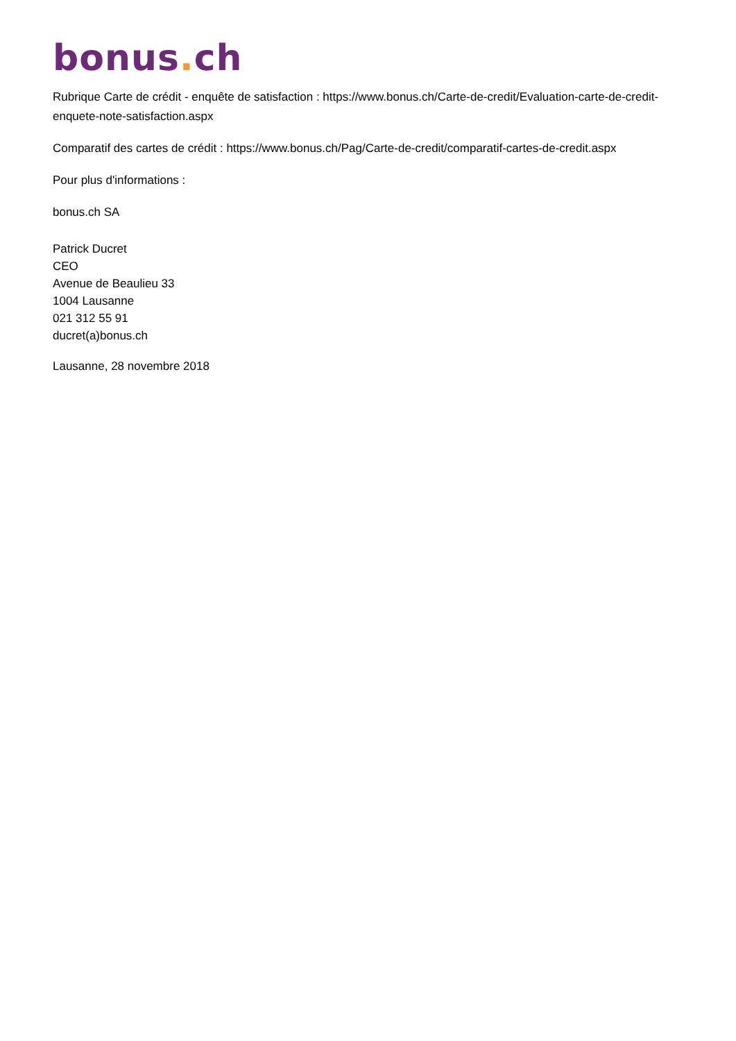bonus. ch
Rubrique Carte de crédit - enquête de satisfaction : https://www.bonus.ch/Carte-de-credit/Evaluation-carte-de-credit-enquete-note-satisfaction.aspx
Comparatif des cartes de crédit : https://www.bonus.ch/Pag/Carte-de-credit/comparatif-cartes-de-credit.aspx
Pour plus d'informations :
bonus.ch SA
Patrick Ducret
CEO
Avenue de Beaulieu 33
1004 Lausanne
021 312 55 91
ducret(a)bonus.ch
Lausanne, 28 novembre 2018